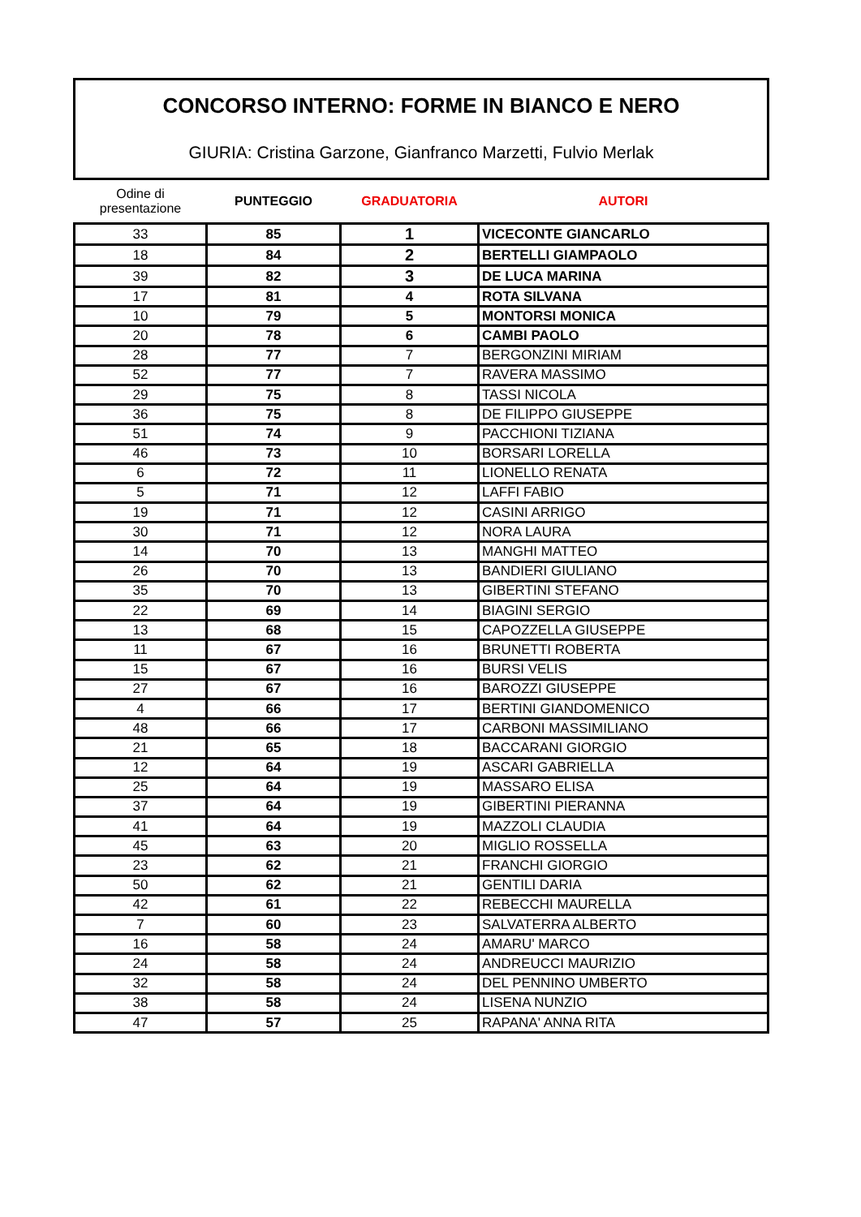CONCORSO INTERNO: FORME IN BIANCO E NERO
GIURIA: Cristina Garzone, Gianfranco Marzetti, Fulvio Merlak
| Odine di presentazione | PUNTEGGIO | GRADUATORIA | AUTORI |
| --- | --- | --- | --- |
| 33 | 85 | 1 | VICECONTE GIANCARLO |
| 18 | 84 | 2 | BERTELLI GIAMPAOLO |
| 39 | 82 | 3 | DE LUCA MARINA |
| 17 | 81 | 4 | ROTA SILVANA |
| 10 | 79 | 5 | MONTORSI MONICA |
| 20 | 78 | 6 | CAMBI PAOLO |
| 28 | 77 | 7 | BERGONZINI MIRIAM |
| 52 | 77 | 7 | RAVERA MASSIMO |
| 29 | 75 | 8 | TASSI NICOLA |
| 36 | 75 | 8 | DE FILIPPO GIUSEPPE |
| 51 | 74 | 9 | PACCHIONI TIZIANA |
| 46 | 73 | 10 | BORSARI LORELLA |
| 6 | 72 | 11 | LIONELLO RENATA |
| 5 | 71 | 12 | LAFFI FABIO |
| 19 | 71 | 12 | CASINI ARRIGO |
| 30 | 71 | 12 | NORA LAURA |
| 14 | 70 | 13 | MANGHI MATTEO |
| 26 | 70 | 13 | BANDIERI GIULIANO |
| 35 | 70 | 13 | GIBERTINI STEFANO |
| 22 | 69 | 14 | BIAGINI SERGIO |
| 13 | 68 | 15 | CAPOZZELLA GIUSEPPE |
| 11 | 67 | 16 | BRUNETTI ROBERTA |
| 15 | 67 | 16 | BURSI VELIS |
| 27 | 67 | 16 | BAROZZI GIUSEPPE |
| 4 | 66 | 17 | BERTINI GIANDOMENICO |
| 48 | 66 | 17 | CARBONI MASSIMILIANO |
| 21 | 65 | 18 | BACCARANI GIORGIO |
| 12 | 64 | 19 | ASCARI GABRIELLA |
| 25 | 64 | 19 | MASSARO ELISA |
| 37 | 64 | 19 | GIBERTINI PIERANNA |
| 41 | 64 | 19 | MAZZOLI CLAUDIA |
| 45 | 63 | 20 | MIGLIO ROSSELLA |
| 23 | 62 | 21 | FRANCHI GIORGIO |
| 50 | 62 | 21 | GENTILI DARIA |
| 42 | 61 | 22 | REBECCHI MAURELLA |
| 7 | 60 | 23 | SALVATERRA ALBERTO |
| 16 | 58 | 24 | AMARU' MARCO |
| 24 | 58 | 24 | ANDREUCCI MAURIZIO |
| 32 | 58 | 24 | DEL PENNINO UMBERTO |
| 38 | 58 | 24 | LISENA NUNZIO |
| 47 | 57 | 25 | RAPANA' ANNA RITA |